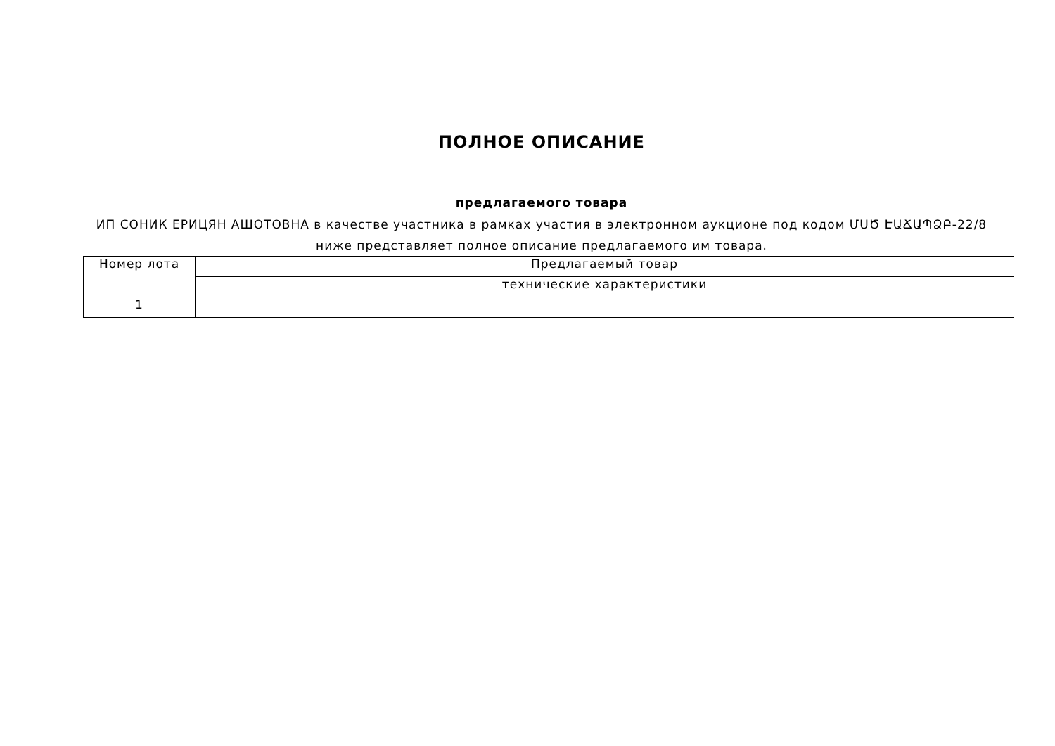ПОЛНОЕ ОПИСАНИЕ
предлагаемого товара
ИП СОНИК ЕРИЦЯН АШОТОВНА в качестве участника в рамках участия в электронном аукционе под кодом ՄՍԾ ԷԱՃԱՊՁԲ-22/8 ниже представляет полное описание предлагаемого им товара.
| Номер лота | Предлагаемый товар |
| | технические характеристики |
| 1 | |